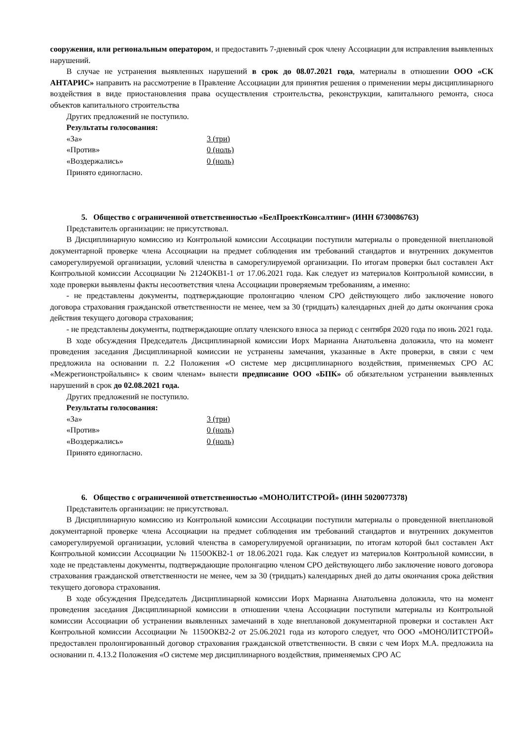сооружения, или региональным оператором, и предоставить 7-дневный срок члену Ассоциации для исправления выявленных нарушений.
В случае не устранения выявленных нарушений в срок до 08.07.2021 года, материалы в отношении ООО «СК АНТАРИС» направить на рассмотрение в Правление Ассоциации для принятия решения о применении меры дисциплинарного воздействия в виде приостановления права осуществления строительства, реконструкции, капитального ремонта, сноса объектов капитального строительства
Других предложений не поступило.
Результаты голосования:
«За» 3 (три)
«Против» 0 (ноль)
«Воздержались» 0 (ноль)
Принято единогласно.
5. Общество с ограниченной ответственностью «БелПроектКонсалтинг» (ИНН 6730086763)
Представитель организации: не присутствовал.
В Дисциплинарную комиссию из Контрольной комиссии Ассоциации поступили материалы о проведенной внеплановой документарной проверке члена Ассоциации на предмет соблюдения им требований стандартов и внутренних документов саморегулируемой организации, условий членства в саморегулируемой организации. По итогам проверки был составлен Акт Контрольной комиссии Ассоциации № 2124ОКВ1-1 от 17.06.2021 года. Как следует из материалов Контрольной комиссии, в ходе проверки выявлены факты несоответствия члена Ассоциации проверяемым требованиям, а именно:
- не представлены документы, подтверждающие пролонгацию членом СРО действующего либо заключение нового договора страхования гражданской ответственности не менее, чем за 30 (тридцать) календарных дней до даты окончания срока действия текущего договора страхования;
- не представлены документы, подтверждающие оплату членского взноса за период с сентября 2020 года по июнь 2021 года.
В ходе обсуждения Председатель Дисциплинарной комиссии Иорх Марианна Анатольевна доложила, что на момент проведения заседания Дисциплинарной комиссии не устранены замечания, указанные в Акте проверки, в связи с чем предложила на основании п. 2.2 Положения «О системе мер дисциплинарного воздействия, применяемых СРО АС «Межрегионстройальянс» к своим членам» вынести предписание ООО «БПК» об обязательном устранении выявленных нарушений в срок до 02.08.2021 года.
Других предложений не поступило.
Результаты голосования:
«За» 3 (три)
«Против» 0 (ноль)
«Воздержались» 0 (ноль)
Принято единогласно.
6. Общество с ограниченной ответственностью «МОНОЛИТСТРОЙ» (ИНН 5020077378)
Представитель организации: не присутствовал.
В Дисциплинарную комиссию из Контрольной комиссии Ассоциации поступили материалы о проведенной внеплановой документарной проверке члена Ассоциации на предмет соблюдения им требований стандартов и внутренних документов саморегулируемой организации, условий членства в саморегулируемой организации, по итогам которой был составлен Акт Контрольной комиссии Ассоциации № 1150ОКВ2-1 от 18.06.2021 года. Как следует из материалов Контрольной комиссии, в ходе не представлены документы, подтверждающие пролонгацию членом СРО действующего либо заключение нового договора страхования гражданской ответственности не менее, чем за 30 (тридцать) календарных дней до даты окончания срока действия текущего договора страхования.
В ходе обсуждения Председатель Дисциплинарной комиссии Иорх Марианна Анатольевна доложила, что на момент проведения заседания Дисциплинарной комиссии в отношении члена Ассоциации поступили материалы из Контрольной комиссии Ассоциации об устранении выявленных замечаний в ходе внеплановой документарной проверки и составлен Акт Контрольной комиссии Ассоциации № 1150ОКВ2-2 от 25.06.2021 года из которого следует, что ООО «МОНОЛИТСТРОЙ» предоставлен пролонгированный договор страхования гражданской ответственности. В связи с чем Иорх М.А. предложила на основании п. 4.13.2 Положения «О системе мер дисциплинарного воздействия, применяемых СРО АС